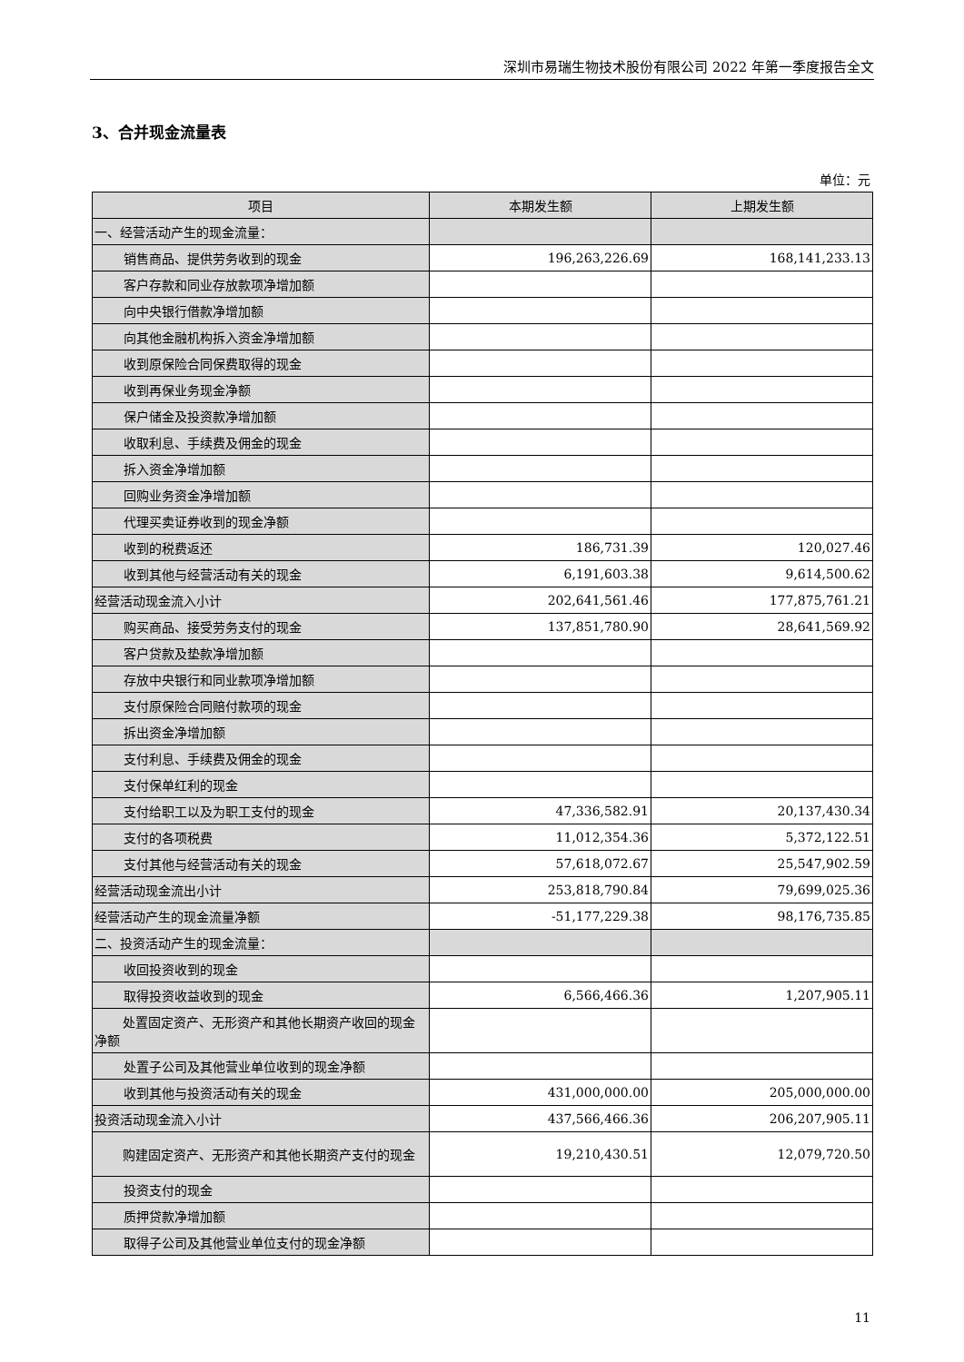深圳市易瑞生物技术股份有限公司 2022 年第一季度报告全文
3、合并现金流量表
单位：元
| 项目 | 本期发生额 | 上期发生额 |
| --- | --- | --- |
| 一、经营活动产生的现金流量： | | |
| 销售商品、提供劳务收到的现金 | 196,263,226.69 | 168,141,233.13 |
| 客户存款和同业存放款项净增加额 | | |
| 向中央银行借款净增加额 | | |
| 向其他金融机构拆入资金净增加额 | | |
| 收到原保险合同保费取得的现金 | | |
| 收到再保业务现金净额 | | |
| 保户储金及投资款净增加额 | | |
| 收取利息、手续费及佣金的现金 | | |
| 拆入资金净增加额 | | |
| 回购业务资金净增加额 | | |
| 代理买卖证券收到的现金净额 | | |
| 收到的税费返还 | 186,731.39 | 120,027.46 |
| 收到其他与经营活动有关的现金 | 6,191,603.38 | 9,614,500.62 |
| 经营活动现金流入小计 | 202,641,561.46 | 177,875,761.21 |
| 购买商品、接受劳务支付的现金 | 137,851,780.90 | 28,641,569.92 |
| 客户贷款及垫款净增加额 | | |
| 存放中央银行和同业款项净增加额 | | |
| 支付原保险合同赔付款项的现金 | | |
| 拆出资金净增加额 | | |
| 支付利息、手续费及佣金的现金 | | |
| 支付保单红利的现金 | | |
| 支付给职工以及为职工支付的现金 | 47,336,582.91 | 20,137,430.34 |
| 支付的各项税费 | 11,012,354.36 | 5,372,122.51 |
| 支付其他与经营活动有关的现金 | 57,618,072.67 | 25,547,902.59 |
| 经营活动现金流出小计 | 253,818,790.84 | 79,699,025.36 |
| 经营活动产生的现金流量净额 | -51,177,229.38 | 98,176,735.85 |
| 二、投资活动产生的现金流量： | | |
| 收回投资收到的现金 | | |
| 取得投资收益收到的现金 | 6,566,466.36 | 1,207,905.11 |
| 处置固定资产、无形资产和其他长期资产收回的现金净额 | | |
| 处置子公司及其他营业单位收到的现金净额 | | |
| 收到其他与投资活动有关的现金 | 431,000,000.00 | 205,000,000.00 |
| 投资活动现金流入小计 | 437,566,466.36 | 206,207,905.11 |
| 购建固定资产、无形资产和其他长期资产支付的现金 | 19,210,430.51 | 12,079,720.50 |
| 投资支付的现金 | | |
| 质押贷款净增加额 | | |
| 取得子公司及其他营业单位支付的现金净额 | | |
11